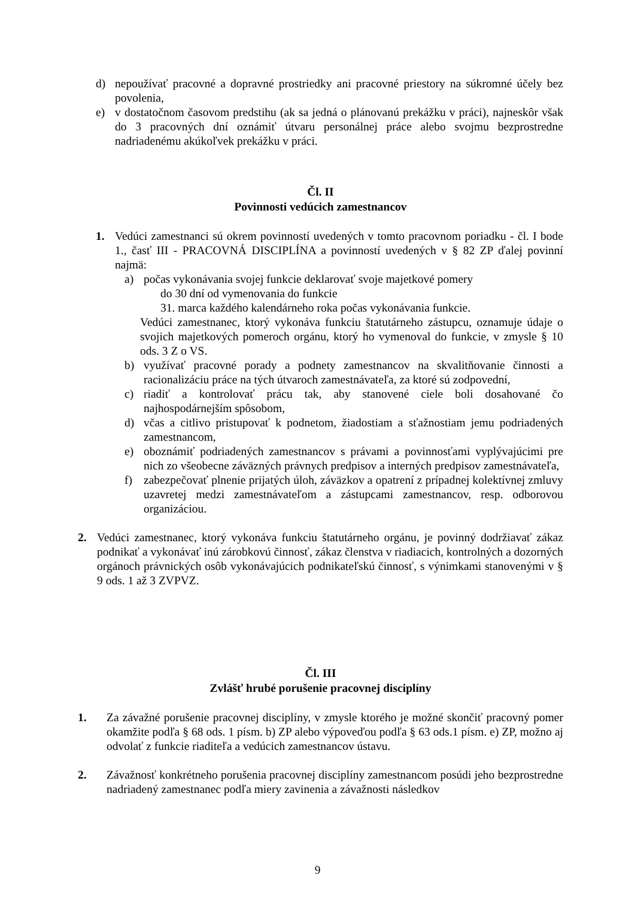d) nepoužívať pracovné a dopravné prostriedky ani pracovné priestory na súkromné účely bez povolenia,
e) v dostatočnom časovom predstihu (ak sa jedná o plánovanú prekážku v práci), najneskôr však do 3 pracovných dní oznámiť útvaru personálnej práce alebo svojmu bezprostredne nadriadenému akúkoľvek prekážku v práci.
Čl. II
Povinnosti vedúcich zamestnancov
1. Vedúci zamestnanci sú okrem povinností uvedených v tomto pracovnom poriadku - čl. I bode 1., časť III - PRACOVNÁ DISCIPLÍNA a povinností uvedených v § 82 ZP ďalej povinní najmä:
a) počas vykonávania svojej funkcie deklarovať svoje majetkové pomery
do 30 dní od vymenovania do funkcie
31. marca každého kalendárneho roka počas vykonávania funkcie.
Vedúci zamestnanec, ktorý vykonáva funkciu štatutárneho zástupcu, oznamuje údaje o svojich majetkových pomeroch orgánu, ktorý ho vymenoval do funkcie, v zmysle § 10 ods. 3 Z o VS.
b) využívať pracovné porady a podnety zamestnancov na skvalitňovanie činnosti a racionalizáciu práce na tých útvaroch zamestnávateľa, za ktoré sú zodpovední,
c) riadiť a kontrolovať prácu tak, aby stanovené ciele boli dosahované čo najhospodárnejším spôsobom,
d) včas a citlivo pristupovať k podnetom, žiadostiam a sťažnostiam jemu podriadených zamestnancom,
e) oboznámiť podriadených zamestnancov s právami a povinnosťami vyplývajúcimi pre nich zo všeobecne záväzných právnych predpisov a interných predpisov zamestnávateľa,
f) zabezpečovať plnenie prijatých úloh, záväzkov a opatrení z prípadnej kolektívnej zmluvy uzavretej medzi zamestnávateľom a zástupcami zamestnancov, resp. odborovou organizáciou.
2. Vedúci zamestnanec, ktorý vykonáva funkciu štatutárneho orgánu, je povinný dodržiavať zákaz podnikať a vykonávať inú zárobkovú činnosť, zákaz členstva v riadiacich, kontrolných a dozorných orgánoch právnických osôb vykonávajúcich podnikateľskú činnosť, s výnimkami stanovenými v § 9 ods. 1 až 3 ZVPVZ.
Čl. III
Zvlášť hrubé porušenie pracovnej disciplíny
1. Za závažné porušenie pracovnej disciplíny, v zmysle ktorého je možné skončiť pracovný pomer okamžite podľa § 68 ods. 1 písm. b) ZP alebo výpoveďou podľa § 63 ods.1 písm. e) ZP, možno aj odvolať z funkcie riaditeľa a vedúcich zamestnancov ústavu.
2. Závažnosť konkrétneho porušenia pracovnej disciplíny zamestnancom posúdi jeho bezprostredne nadriadený zamestnanec podľa miery zavinenia a závažnosti následkov
9